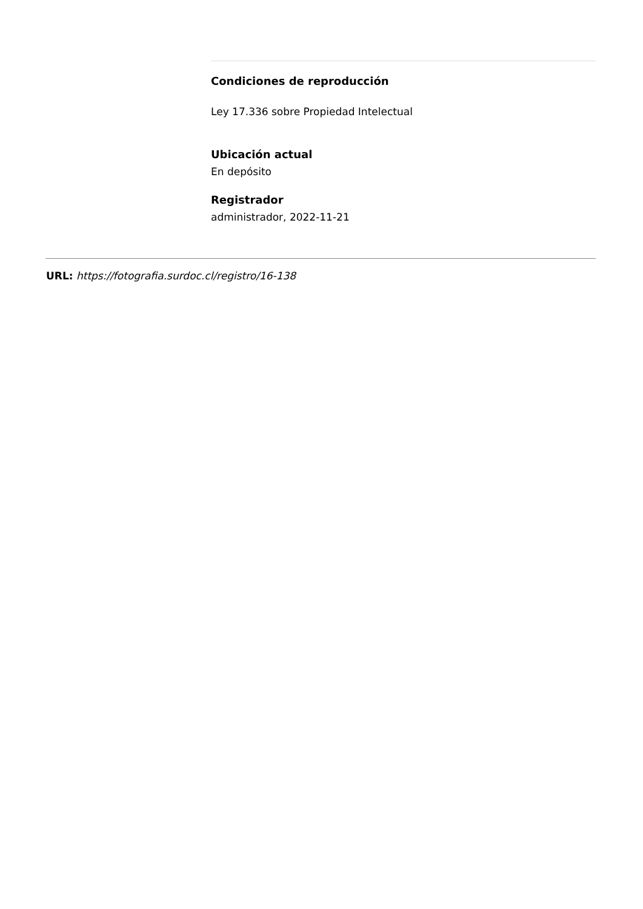Condiciones de reproducción
Ley 17.336 sobre Propiedad Intelectual
Ubicación actual
En depósito
Registrador
administrador, 2022-11-21
URL: https://fotografia.surdoc.cl/registro/16-138